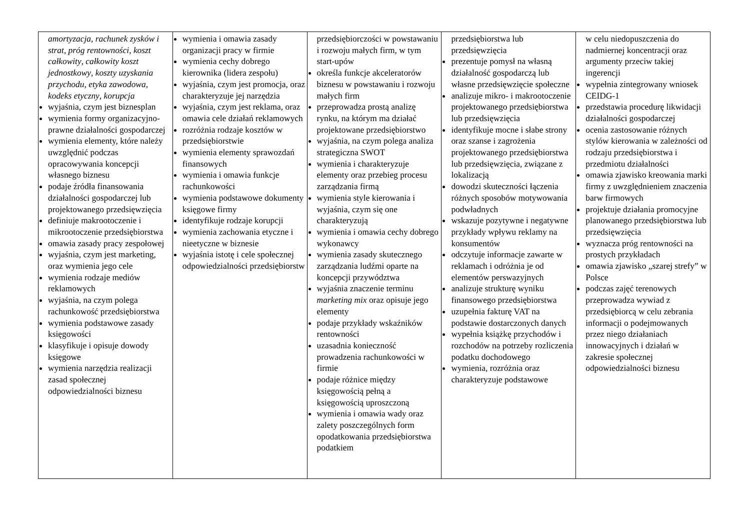| amortyzacja , rachunek zysków i strat , próg rentowności , koszt całkowity , całkowity koszt jednostkowy , koszty uzyskania przychodu , etyka zawodowa , kodeks etyczny , korupcja wyjaśnia, czym jest biznesplan wymienia formy organizacyjno-prawne działalności gospodarczej wymienia elementy, które należy uwzględnić podczas opracowywania koncepcji własnego biznesu podaje źródła finansowania działalności gospodarczej lub projektowanego przedsięwzięcia definiuje makrootoczenie i mikrootoczenie przedsiębiorstwa omawia zasady pracy zespołowej wyjaśnia, czym jest marketing, oraz wymienia jego cele wymienia rodzaje mediów reklamowych wyjaśnia, na czym polega rachunkowość przedsiębiorstwa wymienia podstawowe zasady księgowości klasyfikuje i opisuje dowody księgowe wymienia narzędzia realizacji zasad społecznej odpowiedzialności biznesu | wymienia i omawia zasady organizacji pracy w firmie wymienia cechy dobrego kierownika (lidera zespołu) wyjaśnia, czym jest promocja, oraz charakteryzuje jej narzędzia wyjaśnia, czym jest reklama, oraz omawia cele działań reklamowych rozróżnia rodzaje kosztów w przedsiębiorstwie wymienia elementy sprawozdań finansowych wymienia i omawia funkcje rachunkowości wymienia podstawowe dokumenty księgowe firmy identyfikuje rodzaje korupcji wymienia zachowania etyczne i nieetyczne w biznesie wyjaśnia istotę i cele społecznej odpowiedzialności przedsiębiorstw | przedsiębiorczości w powstawaniu i rozwoju małych firm, w tym start-upów określa funkcje akceleratorów biznesu w powstawaniu i rozwoju małych firm przeprowadza prostą analizę rynku, na którym ma działać projektowane przedsiębiorstwo wyjaśnia, na czym polega analiza strategiczna SWOT wymienia i charakteryzuje elementy oraz przebieg procesu zarządzania firmą wymienia style kierowania i wyjaśnia, czym się one charakteryzują wymienia i omawia cechy dobrego wykonawcy wymienia zasady skutecznego zarządzania ludźmi oparte na koncepcji przywództwa wyjaśnia znaczenie terminu marketing mix oraz opisuje jego elementy podaje przykłady wskaźników rentowności uzasadnia konieczność prowadzenia rachunkowości w firmie podaje różnice między księgowością pełną a księgowością uproszczoną wymienia i omawia wady oraz zalety poszczególnych form opodatkowania przedsiębiorstwa podatkiem | przedsiębiorstwa lub przedsięwzięcia prezentuje pomysł na własną działalność gospodarczą lub własne przedsięwzięcie społeczne analizuje mikro- i makrootoczenie projektowanego przedsiębiorstwa lub przedsięwzięcia identyfikuje mocne i słabe strony oraz szanse i zagrożenia projektowanego przedsiębiorstwa lub przedsięwzięcia, związane z lokalizacją dowodzi skuteczności łączenia różnych sposobów motywowania podwładnych wskazuje pozytywne i negatywne przykłady wpływu reklamy na konsumentów odczytuje informacje zawarte w reklamach i odróżnia je od elementów perswazyjnych analizuje strukturę wyniku finansowego przedsiębiorstwa uzupełnia fakturę VAT na podstawie dostarczonych danych wypełnia książkę przychodów i rozchodów na potrzeby rozliczenia podatku dochodowego wymienia, rozróżnia oraz charakteryzuje podstawowe | w celu niedopuszczenia do nadmiernej koncentracji oraz argumenty przeciw takiej ingerencji wypełnia zintegrowany wniosek CEIDG-1 przedstawia procedurę likwidacji działalności gospodarczej ocenia zastosowanie różnych stylów kierowania w zależności od rodzaju przedsiębiorstwa i przedmiotu działalności omawia zjawisko kreowania marki firmy z uwzględnieniem znaczenia barw firmowych projektuje działania promocyjne planowanego przedsiębiorstwa lub przedsięwzięcia wyznacza próg rentowności na prostych przykładach omawia zjawisko „szarej strefy” w Polsce podczas zajęć terenowych przeprowadza wywiad z przedsiębiorcą w celu zebrania informacji o podejmowanych przez niego działaniach innowacyjnych i działań w zakresie społecznej odpowiedzialności biznesu |